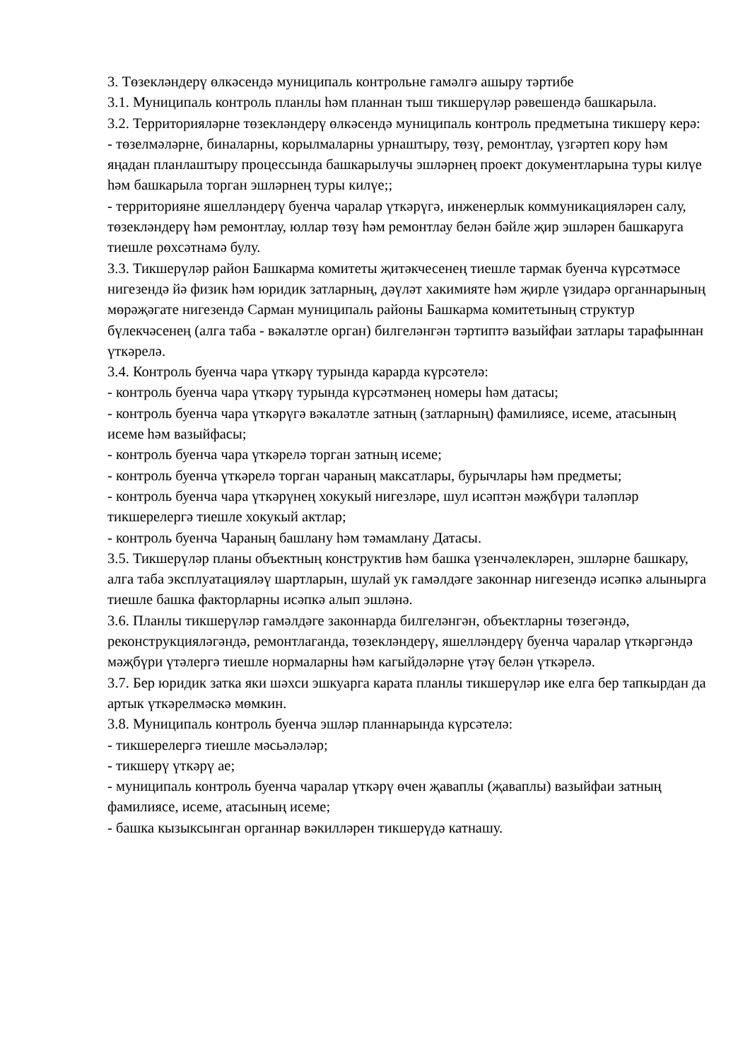3. Төзекләндерү өлкәсендә муниципаль контрольне гамәлгә ашыру тәртибе
3.1. Муниципаль контроль планлы һәм планнан тыш тикшерүләр рәвешендә башкарыла.
3.2. Территорияләрне төзекләндерү өлкәсендә муниципаль контроль предметына тикшерү керә:
- төзелмәләрне, биналарны, корылмаларны урнаштыру, төзү, ремонтлау, үзгәртеп кору һәм яңадан планлаштыру процессында башкарылучы эшләрнең проект документларына туры килүе һәм башкарыла торган эшләрнең туры килүе;;
- территорияне яшелләндерү буенча чаралар үткәрүгә, инженерлык коммуникацияләрен салу, төзекләндерү һәм ремонтлау, юллар төзү һәм ремонтлау белән бәйле җир эшләрен башкаруга тиешле рөхсәтнамә булу.
3.3. Тикшерүләр район Башкарма комитеты җитәкчесенең тиешле тармак буенча күрсәтмәсе нигезендә йә физик һәм юридик затларның, дәүләт хакимияте һәм җирле үзидарә органнарының мөрәҗәгате нигезендә Сарман муниципаль районы Башкарма комитетының структур бүлекчәсенең (алга таба - вәкаләтле орган) билгеләнгән тәртиптә вазыйфаи затлары тарафыннан үткәрелә.
3.4. Контроль буенча чара үткәрү турында карарда күрсәтелә:
- контроль буенча чара үткәрү турында күрсәтмәнең номеры һәм датасы;
- контроль буенча чара үткәрүгә вәкаләтле затның (затларның) фамилиясе, исеме, атасының исеме һәм вазыйфасы;
- контроль буенча чара үткәрелә торган затның исеме;
- контроль буенча үткәрелә торган чараның максатлары, бурычлары һәм предметы;
- контроль буенча чара үткәрүнең хокукый нигезләре, шул исәптән мәҗбүри таләпләр тикшерелергә тиешле хокукый актлар;
- контроль буенча Чараның башлану һәм тәмамлану Датасы.
3.5. Тикшерүләр планы объектның конструктив һәм башка үзенчәлекләрен, эшләрне башкару, алга таба эксплуатацияләү шартларын, шулай ук гамәлдәге законнар нигезендә исәпкә алынырга тиешле башка факторларны исәпкә алып эшләнә.
3.6. Планлы тикшерүләр гамәлдәге законнарда билгеләнгән, объектларны төзегәндә, реконструкцияләгәндә, ремонтлаганда, төзекләндерү, яшелләндерү буенча чаралар үткәргәндә мәҗбүри үтәлергә тиешле нормаларны һәм кагыйдәләрне үтәү белән үткәрелә.
3.7. Бер юридик затка яки шәхси эшкуарга карата планлы тикшерүләр ике елга бер тапкырдан да артык үткәрелмәскә мөмкин.
3.8. Муниципаль контроль буенча эшләр планнарында күрсәтелә:
- тикшерелергә тиешле мәсьәләләр;
- тикшерү үткәрү ае;
- муниципаль контроль буенча чаралар үткәрү өчен җаваплы (җаваплы) вазыйфаи затның фамилиясе, исеме, атасының исеме;
- башка кызыксынган органнар вәкилләрен тикшерүдә катнашу.